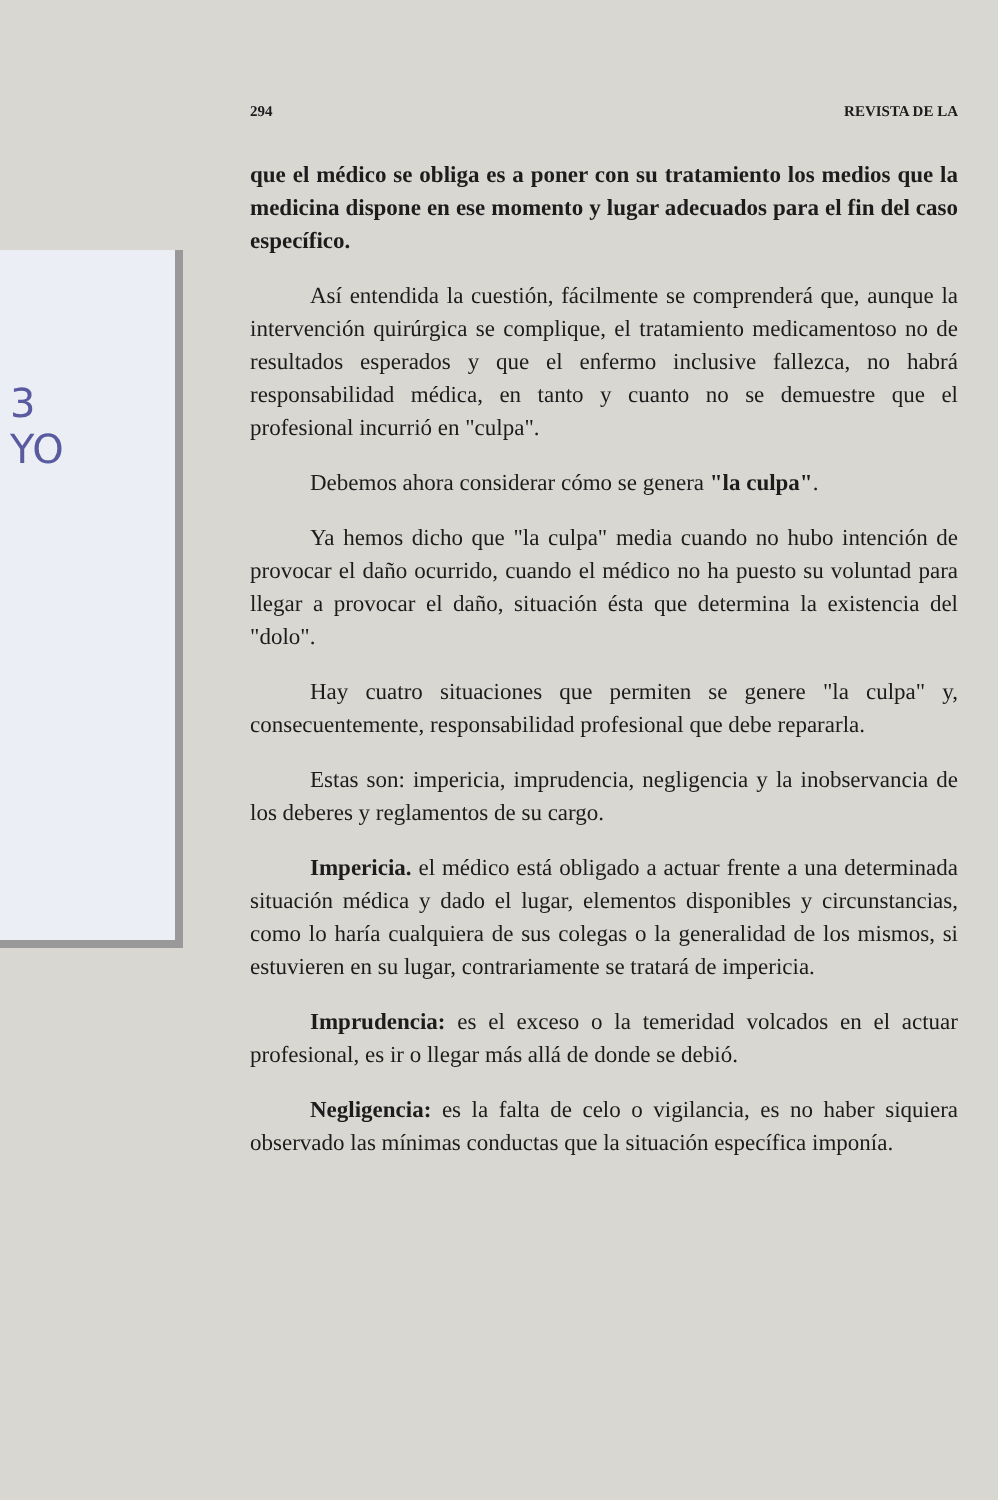3
YO
294 REVISTA DE LA
que el médico se obliga es a poner con su tratamiento los medios que la medicina dispone en ese momento y lugar adecuados para el fin del caso específico.
Así entendida la cuestión, fácilmente se comprenderá que, aunque la intervención quirúrgica se complique, el tratamiento medicamentoso no de resultados esperados y que el enfermo inclusive fallezca, no habrá responsabilidad médica, en tanto y cuanto no se demuestre que el profesional incurrió en "culpa".
Debemos ahora considerar cómo se genera "la culpa".
Ya hemos dicho que "la culpa" media cuando no hubo intención de provocar el daño ocurrido, cuando el médico no ha puesto su voluntad para llegar a provocar el daño, situación ésta que determina la existencia del "dolo".
Hay cuatro situaciones que permiten se genere "la culpa" y, consecuentemente, responsabilidad profesional que debe repararla.
Estas son: impericia, imprudencia, negligencia y la inobservancia de los deberes y reglamentos de su cargo.
Impericia. el médico está obligado a actuar frente a una determinada situación médica y dado el lugar, elementos disponibles y circunstancias, como lo haría cualquiera de sus colegas o la generalidad de los mismos, si estuvieren en su lugar, contrariamente se tratará de impericia.
Imprudencia: es el exceso o la temeridad volcados en el actuar profesional, es ir o llegar más allá de donde se debió.
Negligencia: es la falta de celo o vigilancia, es no haber siquiera observado las mínimas conductas que la situación específica imponía.